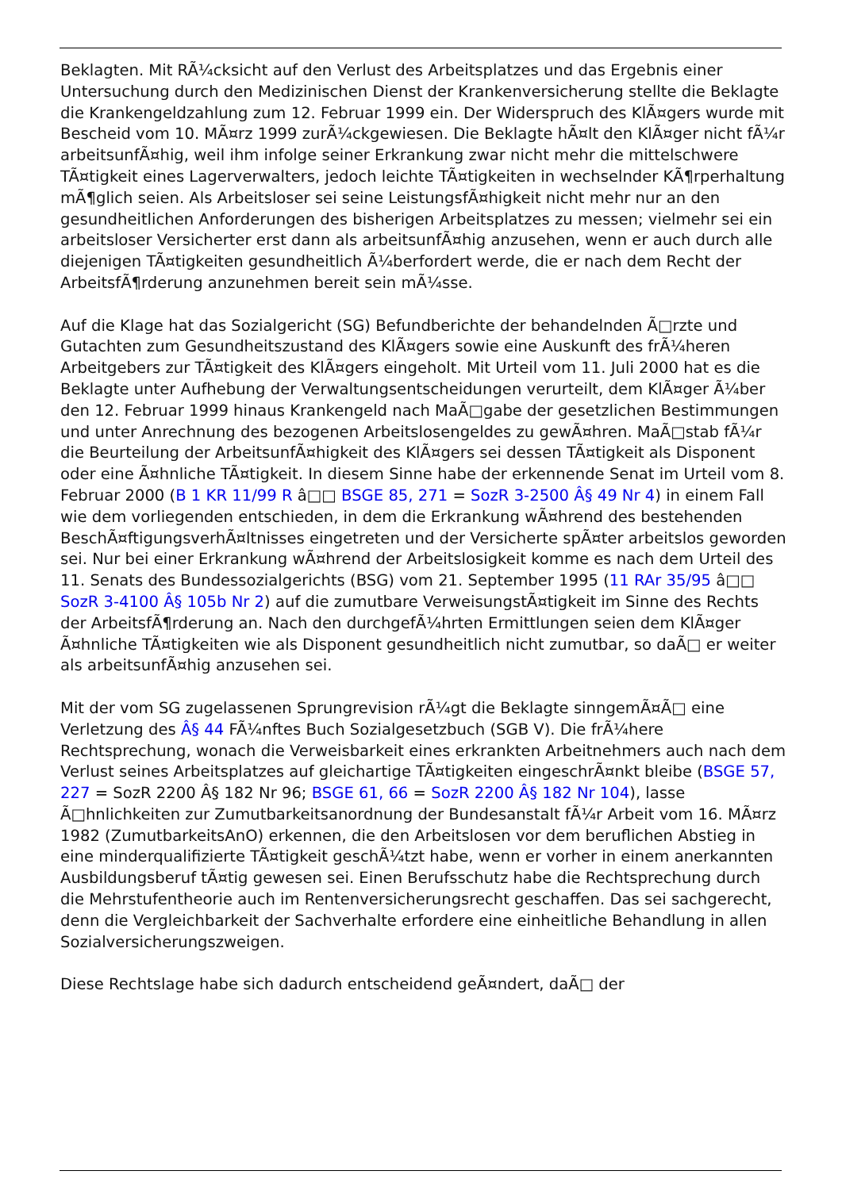Beklagten. Mit RÃ¼cksicht auf den Verlust des Arbeitsplatzes und das Ergebnis einer Untersuchung durch den Medizinischen Dienst der Krankenversicherung stellte die Beklagte die Krankengeldzahlung zum 12. Februar 1999 ein. Der Widerspruch des KlÃ¤gers wurde mit Bescheid vom 10. MÃ¤rz 1999 zurÃ¼ckgewiesen. Die Beklagte hÃ¤lt den KlÃ¤ger nicht fÃ¼r arbeitsunfÃ¤hig, weil ihm infolge seiner Erkrankung zwar nicht mehr die mittelschwere TÃ¤tigkeit eines Lagerverwalters, jedoch leichte TÃ¤tigkeiten in wechselnder KÃ¶rperhaltung mÃ¶glich seien. Als Arbeitsloser sei seine LeistungsfÃ¤higkeit nicht mehr nur an den gesundheitlichen Anforderungen des bisherigen Arbeitsplatzes zu messen; vielmehr sei ein arbeitsloser Versicherter erst dann als arbeitsunfÃ¤hig anzusehen, wenn er auch durch alle diejenigen TÃ¤tigkeiten gesundheitlich Ã¼berfordert werde, die er nach dem Recht der ArbeitsfÃ¶rderung anzunehmen bereit sein mÃ¼sse.
Auf die Klage hat das Sozialgericht (SG) Befundberichte der behandelnden Ã□rzte und Gutachten zum Gesundheitszustand des KlÃ¤gers sowie eine Auskunft des frÃ¼heren Arbeitgebers zur TÃ¤tigkeit des KlÃ¤gers eingeholt. Mit Urteil vom 11. Juli 2000 hat es die Beklagte unter Aufhebung der Verwaltungsentscheidungen verurteilt, dem KlÃ¤ger Ã¼ber den 12. Februar 1999 hinaus Krankengeld nach MaÃ□gabe der gesetzlichen Bestimmungen und unter Anrechnung des bezogenen Arbeitslosengeldes zu gewÃ¤hren. MaÃ□stab fÃ¼r die Beurteilung der ArbeitsunfÃ¤higkeit des KlÃ¤gers sei dessen TÃ¤tigkeit als Disponent oder eine Ã¤hnliche TÃ¤tigkeit. In diesem Sinne habe der erkennende Senat im Urteil vom 8. Februar 2000 (B 1 KR 11/99 R â□□ BSGE 85, 271 = SozR 3-2500 Â§ 49 Nr 4) in einem Fall wie dem vorliegenden entschieden, in dem die Erkrankung wÃ¤hrend des bestehenden BeschÃ¤ftigungsverhÃ¤ltnisses eingetreten und der Versicherte spÃ¤ter arbeitslos geworden sei. Nur bei einer Erkrankung wÃ¤hrend der Arbeitslosigkeit komme es nach dem Urteil des 11. Senats des Bundessozialgerichts (BSG) vom 21. September 1995 (11 RAr 35/95 â□□ SozR 3-4100 Â§ 105b Nr 2) auf die zumutbare VerweisungstÃ¤tigkeit im Sinne des Rechts der ArbeitsfÃ¶rderung an. Nach den durchgefÃ¼hrten Ermittlungen seien dem KlÃ¤ger Ã¤hnliche TÃ¤tigkeiten wie als Disponent gesundheitlich nicht zumutbar, so daÃ□ er weiter als arbeitsunfÃ¤hig anzusehen sei.
Mit der vom SG zugelassenen Sprungrevision rÃ¼gt die Beklagte sinngemÃ¤Ã□ eine Verletzung des Â§ 44 FÃ¼nftes Buch Sozialgesetzbuch (SGB V). Die frÃ¼here Rechtsprechung, wonach die Verweisbarkeit eines erkrankten Arbeitnehmers auch nach dem Verlust seines Arbeitsplatzes auf gleichartige TÃ¤tigkeiten eingeschrÃ¤nkt bleibe (BSGE 57, 227 = SozR 2200 Â§ 182 Nr 96; BSGE 61, 66 = SozR 2200 Â§ 182 Nr 104), lasse Ã□hnlichkeiten zur Zumutbarkeitsanordnung der Bundesanstalt fÃ¼r Arbeit vom 16. MÃ¤rz 1982 (ZumutbarkeitsAnO) erkennen, die den Arbeitslosen vor dem beruflichen Abstieg in eine minderqualifizierte TÃ¤tigkeit geschÃ¼tzt habe, wenn er vorher in einem anerkannten Ausbildungsberuf tÃ¤tig gewesen sei. Einen Berufsschutz habe die Rechtsprechung durch die Mehrstufentheorie auch im Rentenversicherungsrecht geschaffen. Das sei sachgerecht, denn die Vergleichbarkeit der Sachverhalte erfordere eine einheitliche Behandlung in allen Sozialversicherungszweigen.
Diese Rechtslage habe sich dadurch entscheidend geÃ¤ndert, daÃ□ der